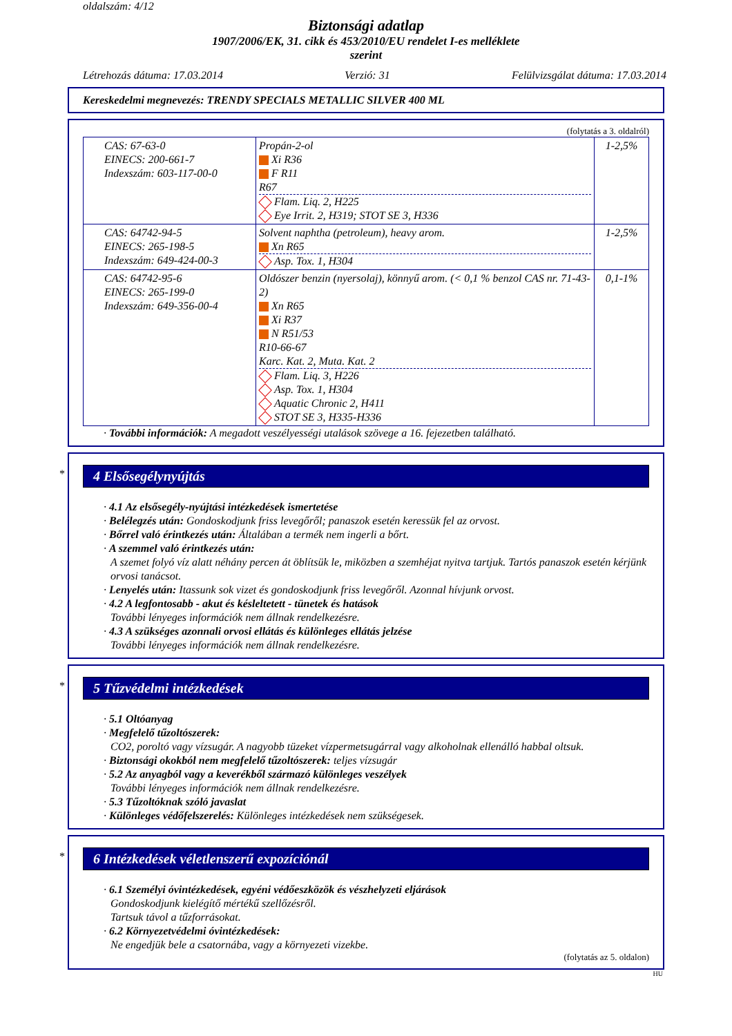oldalszám: 4/12
Biztonsági adatlap
1907/2006/EK, 31. cikk és 453/2010/EU rendelet I-es melléklete
szerint
Létrehozás dátuma: 17.03.2014 Verzió: 31 Felülvizsgálat dátuma: 17.03.2014
Kereskedelmi megnevezés: TRENDY SPECIALS METALLIC SILVER 400 ML
(folytatás a 3. oldalról)
| CAS: 67-63-0 EINECS: 200-661-7 Indexszám: 603-117-00-0 | Propán-2-ol Xi R36 F R11 R67 Flam. Liq. 2, H225 Eye Irrit. 2, H319; STOT SE 3, H336 | 1-2,5% |
| CAS: 64742-94-5 EINECS: 265-198-5 Indexszám: 649-424-00-3 | Solvent naphtha (petroleum), heavy arom. Xn R65 Asp. Tox. 1, H304 | 1-2,5% |
| CAS: 64742-95-6 EINECS: 265-199-0 Indexszám: 649-356-00-4 | Oldószer benzin (nyersolaj), könnyű arom. (< 0,1 % benzol CAS nr. 71-43-2) Xn R65 Xi R37 N R51/53 R10-66-67 Karc. Kat. 2, Muta. Kat. 2 Flam. Liq. 3, H226 Asp. Tox. 1, H304 Aquatic Chronic 2, H411 STOT SE 3, H335-H336 | 0,1-1% |
· További információk: A megadott veszélyességi utalások szövege a 16. fejezetben található.
*
4 Elsősegélynyújtás
· 4.1 Az elsősegély-nyújtási intézkedések ismertetése
· Belélegzés után: Gondoskodjunk friss levegőről; panaszok esetén keressük fel az orvost.
· Bőrrel való érintkezés után: Általában a termék nem ingerli a bőrt.
· A szemmel való érintkezés után:
A szemet folyó víz alatt néhány percen át öblítsük le, miközben a szemhéjat nyitva tartjuk. Tartós panaszok esetén kérjünk orvosi tanácsot.
· Lenyelés után: Itassunk sok vizet és gondoskodjunk friss levegőről. Azonnal hívjunk orvost.
· 4.2 A legfontosabb - akut és késleltetett - tünetek és hatások
További lényeges információk nem állnak rendelkezésre.
· 4.3 A szükséges azonnali orvosi ellátás és különleges ellátás jelzése
További lényeges információk nem állnak rendelkezésre.
*
5 Tűzvédelmi intézkedések
· 5.1 Oltóanyag
· Megfelelő tűzoltószerek:
CO2, poroltó vagy vízsugár. A nagyobb tüzeket vízpermetsugárral vagy alkoholnak ellenálló habbal oltsuk.
· Biztonsági okokból nem megfelelő tűzoltószerek: teljes vízsugár
· 5.2 Az anyagból vagy a keverékből származó különleges veszélyek
További lényeges információk nem állnak rendelkezésre.
· 5.3 Tűzoltóknak szóló javaslat
· Különleges védőfelszerelés: Különleges intézkedések nem szükségesek.
*
6 Intézkedések véletlenszerű expozíciónál
· 6.1 Személyi óvintézkedések, egyéni védőeszközök és vészhelyzeti eljárások
Gondoskodjunk kielégítő mértékű szellőzésről.
Tartsuk távol a tűzforrásokat.
· 6.2 Környezetvédelmi óvintézkedések:
Ne engedjük bele a csatornába, vagy a környezeti vizekbe.
(folytatás az 5. oldalon)
HU